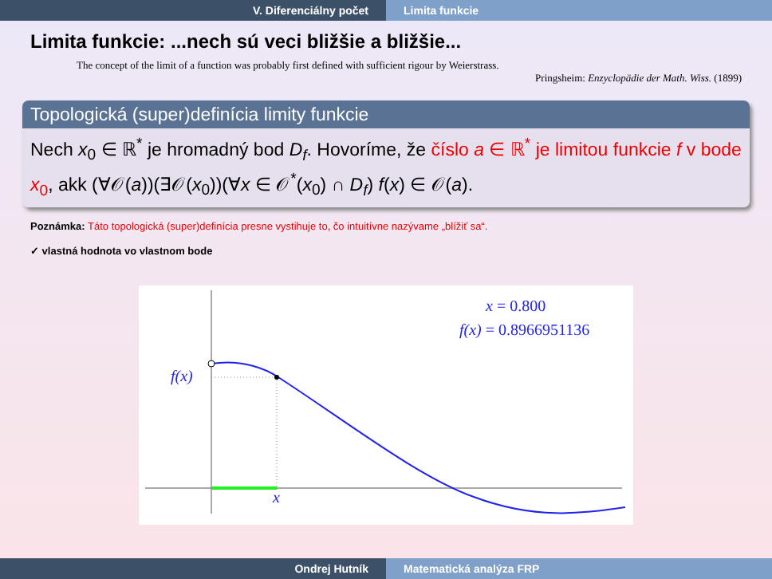V. Diferenciálny počet Limita funkcie
Limita funkcie: ...nech sú veci bližšie a bližšie...
The concept of the limit of a function was probably first defined with sufficient rigour by Weierstrass.
Pringsheim: Enzyclopädie der Math. Wiss. (1899)
Topologická (super)definícia limity funkcie
Nech x<sub>0</sub> ∈ ℝ<sup>*</sup> je hromadný bod D<sub>f</sub>. Hovoríme, že číslo a ∈ ℝ<sup>*</sup> je limitou funkcie f v bode x<sub>0</sub>, akk (∀𝒪(a))(∃𝒪(x<sub>0</sub>))(∀x ∈ 𝒪<sup>*</sup>(x<sub>0</sub>) ∩ D<sub>f</sub>) f(x) ∈ 𝒪(a).
Poznámka: Táto topologická (super)definícia presne vystihuje to, čo intuitívne nazývame „blížiť sa“.
✓ vlastná hodnota vo vlastnom bode
f(x)
x
x = 0.800
f(x) = 0.8966951136
Ondrej Hutník Matematická analýza FRP